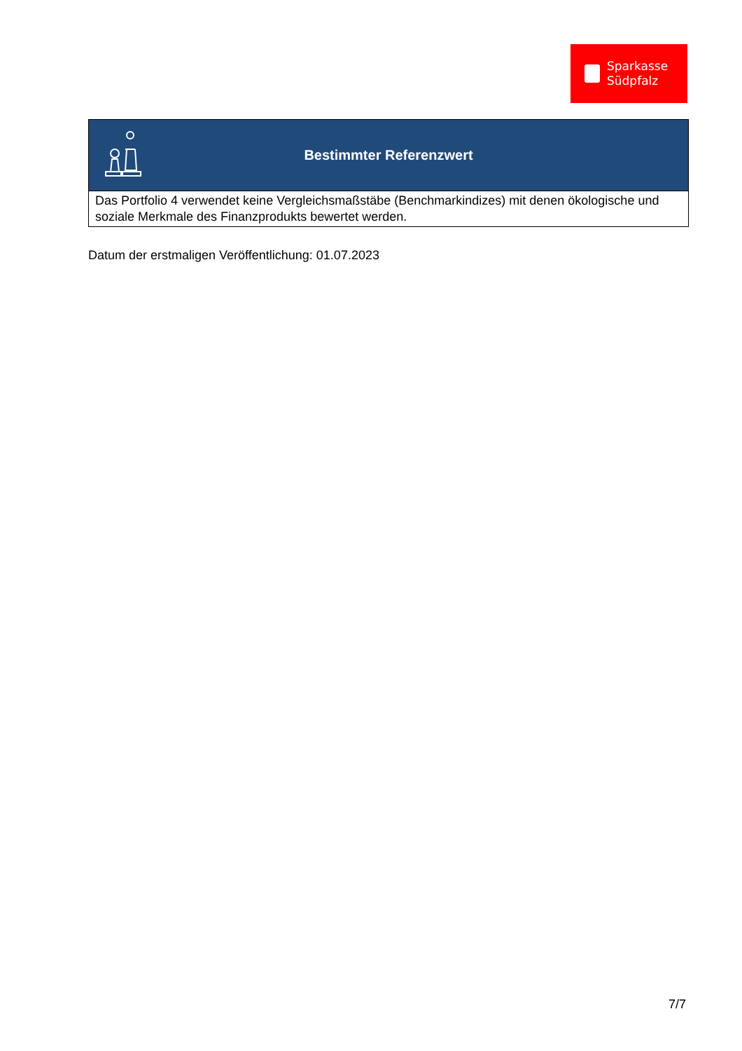Sparkasse
Südpfalz
| Bestimmter Referenzwert |
| --- |
| Das Portfolio 4 verwendet keine Vergleichsmaßstäbe (Benchmarkindizes) mit denen ökologische und soziale Merkmale des Finanzprodukts bewertet werden. |
Datum der erstmaligen Veröffentlichung: 01.07.2023
7/7